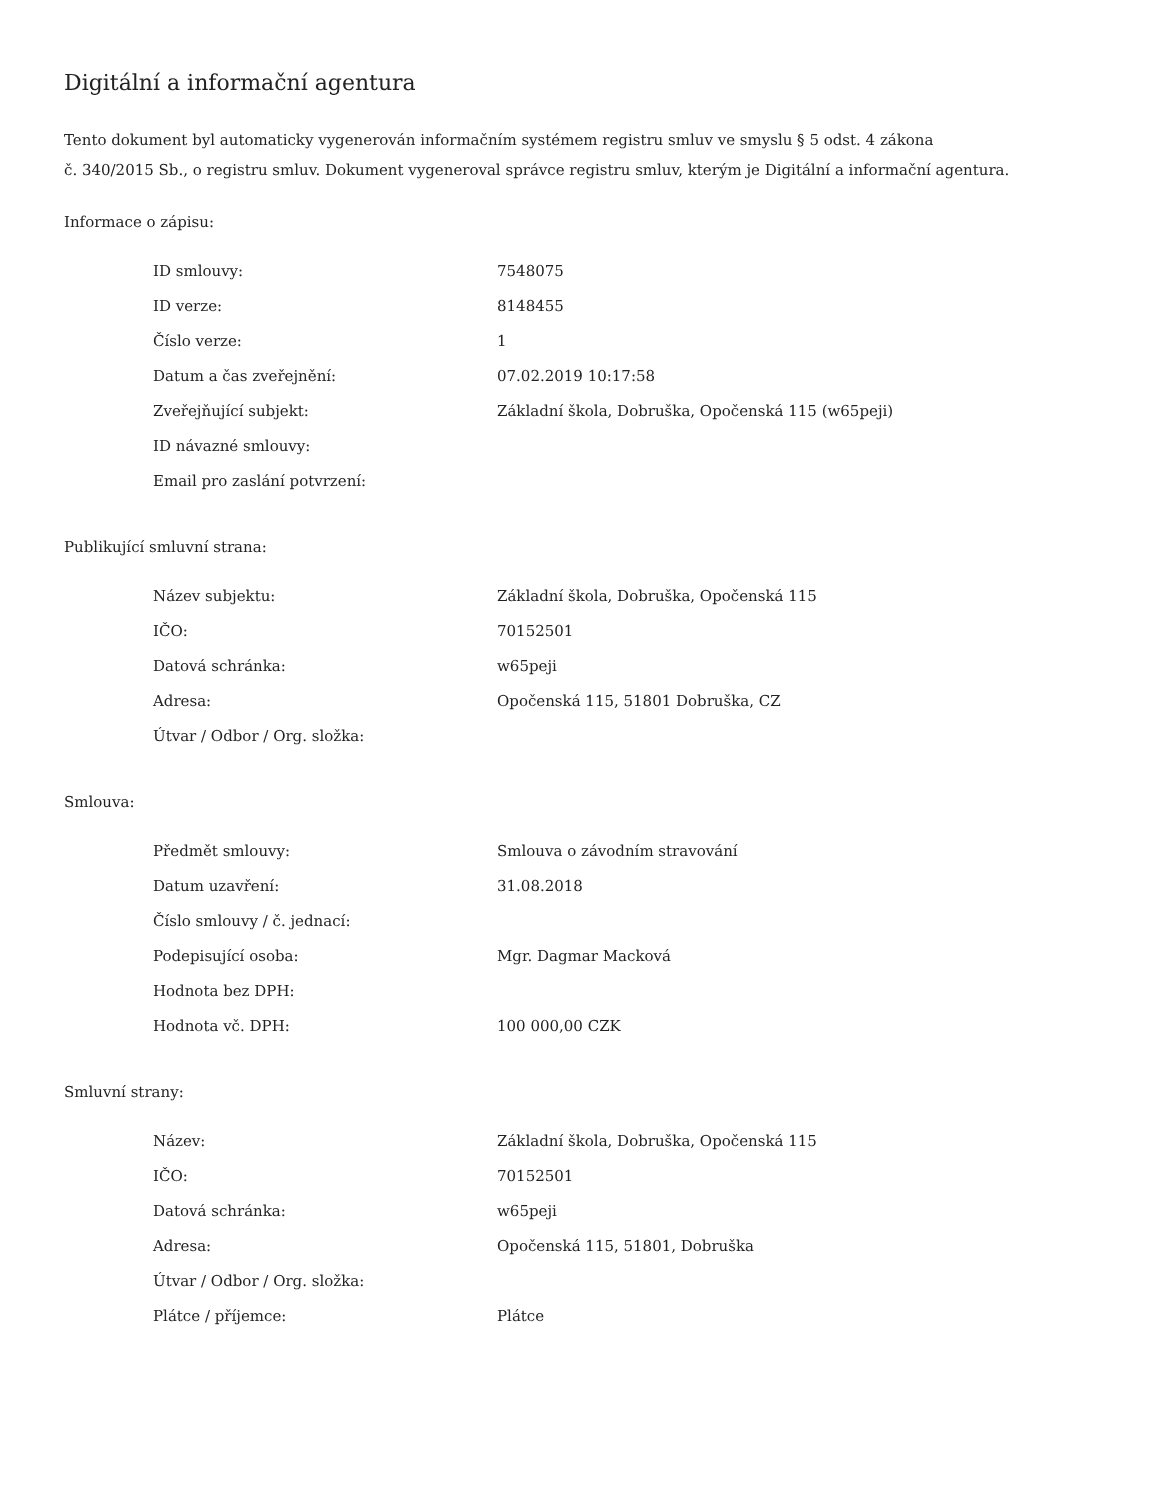Digitální a informační agentura
Tento dokument byl automaticky vygenerován informačním systémem registru smluv ve smyslu § 5 odst. 4 zákona
č. 340/2015 Sb., o registru smluv. Dokument vygeneroval správce registru smluv, kterým je Digitální a informační agentura.
Informace o zápisu:
| ID smlouvy: | 7548075 |
| ID verze: | 8148455 |
| Číslo verze: | 1 |
| Datum a čas zveřejnění: | 07.02.2019 10:17:58 |
| Zveřejňující subjekt: | Základní škola, Dobruška, Opočenská 115 (w65peji) |
| ID návazné smlouvy: | |
| Email pro zaslání potvrzení: | |
Publikující smluvní strana:
| Název subjektu: | Základní škola, Dobruška, Opočenská 115 |
| IČO: | 70152501 |
| Datová schránka: | w65peji |
| Adresa: | Opočenská 115, 51801 Dobruška, CZ |
| Útvar / Odbor / Org. složka: | |
Smlouva:
| Předmět smlouvy: | Smlouva o závodním stravování |
| Datum uzavření: | 31.08.2018 |
| Číslo smlouvy / č. jednací: | |
| Podepisující osoba: | Mgr. Dagmar Macková |
| Hodnota bez DPH: | |
| Hodnota vč. DPH: | 100 000,00 CZK |
Smluvní strany:
| Název: | Základní škola, Dobruška, Opočenská 115 |
| IČO: | 70152501 |
| Datová schránka: | w65peji |
| Adresa: | Opočenská 115, 51801, Dobruška |
| Útvar / Odbor / Org. složka: | |
| Plátce / příjemce: | Plátce |